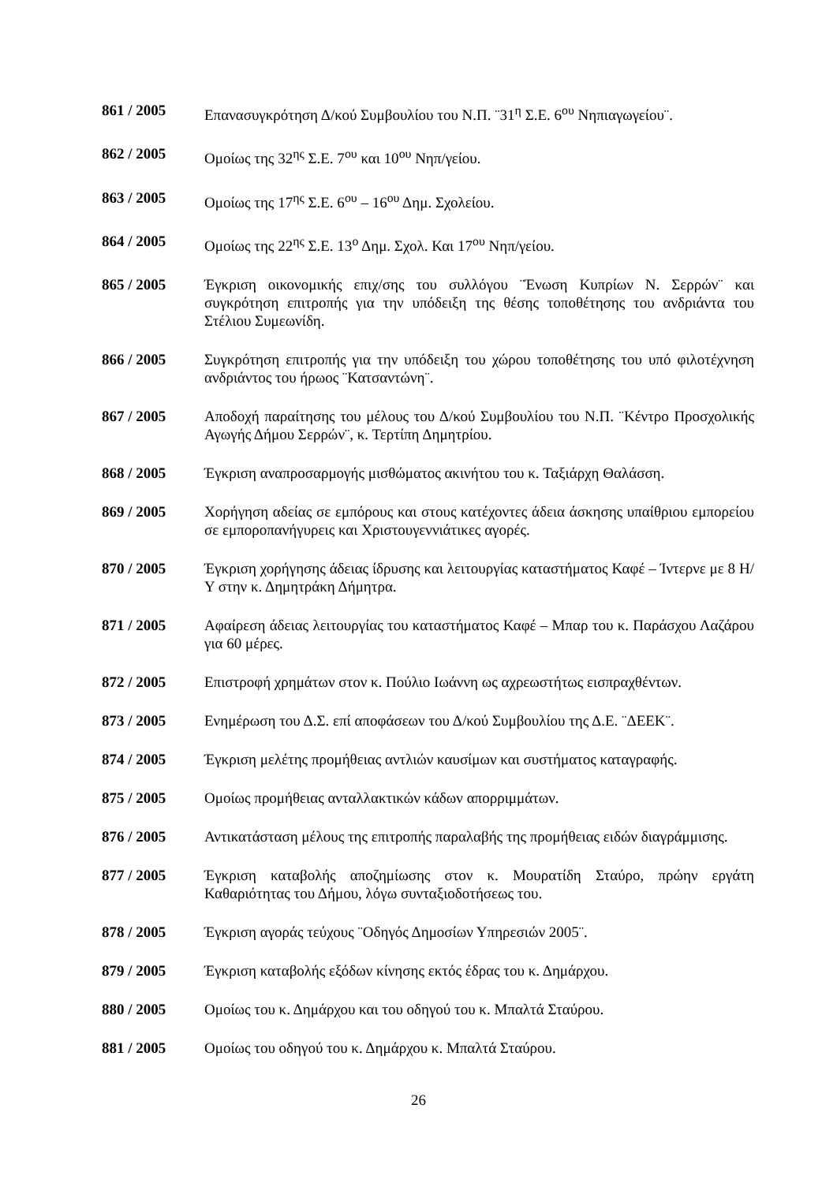861 / 2005 Επανασυγκρότηση Δ/κού Συμβουλίου του Ν.Π. ¨31<sup>η</sup> Σ.Ε. 6<sup>ου</sup> Νηπιαγωγείου¨.
862 / 2005 Ομοίως της 32<sup>ης</sup> Σ.Ε. 7<sup>ου</sup> και 10<sup>ου</sup> Νηπ/γείου.
863 / 2005 Ομοίως της 17<sup>ης</sup> Σ.Ε. 6<sup>ου</sup> – 16<sup>ου</sup> Δημ. Σχολείου.
864 / 2005 Ομοίως της 22<sup>ης</sup> Σ.Ε. 13<sup>ο</sup> Δημ. Σχολ. Και 17<sup>ου</sup> Νηπ/γείου.
865 / 2005 Έγκριση οικονομικής επιχ/σης του συλλόγου ¨Ένωση Κυπρίων Ν. Σερρών¨ και συγκρότηση επιτροπής για την υπόδειξη της θέσης τοποθέτησης του ανδριάντα του Στέλιου Συμεωνίδη.
866 / 2005 Συγκρότηση επιτροπής για την υπόδειξη του χώρου τοποθέτησης του υπό φιλοτέχνηση ανδριάντος του ήρωος ¨Κατσαντώνη¨.
867 / 2005 Αποδοχή παραίτησης του μέλους του Δ/κού Συμβουλίου του Ν.Π. ¨Κέντρο Προσχολικής Αγωγής Δήμου Σερρών¨, κ. Τερτίπη Δημητρίου.
868 / 2005 Έγκριση αναπροσαρμογής μισθώματος ακινήτου του κ. Ταξιάρχη Θαλάσση.
869 / 2005 Χορήγηση αδείας σε εμπόρους και στους κατέχοντες άδεια άσκησης υπαίθριου εμπορείου σε εμποροπανήγυρεις και Χριστουγεννιάτικες αγορές.
870 / 2005 Έγκριση χορήγησης άδειας ίδρυσης και λειτουργίας καταστήματος Καφέ – Ίντερνε με 8 Η/Υ στην κ. Δημητράκη Δήμητρα.
871 / 2005 Αφαίρεση άδειας λειτουργίας του καταστήματος Καφέ – Μπαρ του κ. Παράσχου Λαζάρου για 60 μέρες.
872 / 2005 Επιστροφή χρημάτων στον κ. Πούλιο Ιωάννη ως αχρεωστήτως εισπραχθέντων.
873 / 2005 Ενημέρωση του Δ.Σ. επί αποφάσεων του Δ/κού Συμβουλίου της Δ.Ε. ¨ΔΕΕΚ¨.
874 / 2005 Έγκριση μελέτης προμήθειας αντλιών καυσίμων και συστήματος καταγραφής.
875 / 2005 Ομοίως προμήθειας ανταλλακτικών κάδων απορριμμάτων.
876 / 2005 Αντικατάσταση μέλους της επιτροπής παραλαβής της προμήθειας ειδών διαγράμμισης.
877 / 2005 Έγκριση καταβολής αποζημίωσης στον κ. Μουρατίδη Σταύρο, πρώην εργάτη Καθαριότητας του Δήμου, λόγω συνταξιοδοτήσεως του.
878 / 2005 Έγκριση αγοράς τεύχους ¨Οδηγός Δημοσίων Υπηρεσιών 2005¨.
879 / 2005 Έγκριση καταβολής εξόδων κίνησης εκτός έδρας του κ. Δημάρχου.
880 / 2005 Ομοίως του κ. Δημάρχου και του οδηγού του κ. Μπαλτά Σταύρου.
881 / 2005 Ομοίως του οδηγού του κ. Δημάρχου κ. Μπαλτά Σταύρου.
26